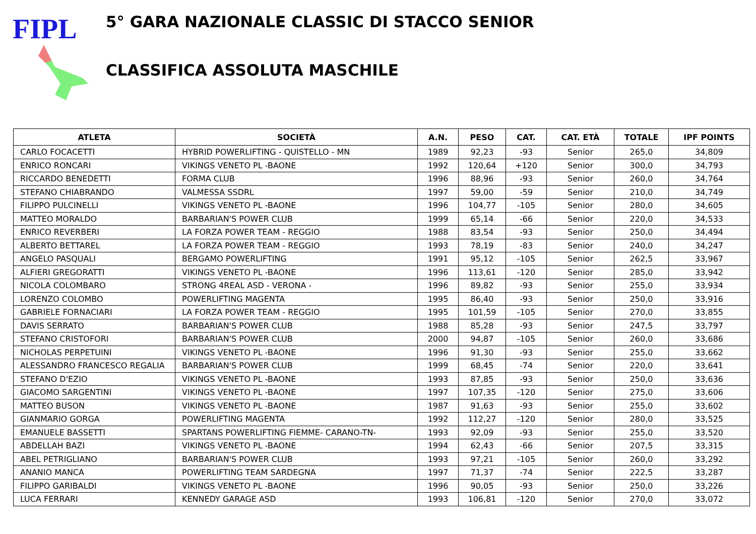FIPL
5° GARA NAZIONALE CLASSIC DI STACCO SENIOR
CLASSIFICA ASSOLUTA MASCHILE
| ATLETA | SOCIETÀ | A.N. | PESO | CAT. | CAT. ETÀ | TOTALE | IPF POINTS |
| --- | --- | --- | --- | --- | --- | --- | --- |
| CARLO FOCACETTI | HYBRID POWERLIFTING - QUISTELLO - MN | 1989 | 92,23 | -93 | Senior | 265,0 | 34,809 |
| ENRICO RONCARI | VIKINGS VENETO PL -BAONE | 1992 | 120,64 | +120 | Senior | 300,0 | 34,793 |
| RICCARDO BENEDETTI | FORMA CLUB | 1996 | 88,96 | -93 | Senior | 260,0 | 34,764 |
| STEFANO CHIABRANDO | VALMESSA SSDRL | 1997 | 59,00 | -59 | Senior | 210,0 | 34,749 |
| FILIPPO PULCINELLI | VIKINGS VENETO PL -BAONE | 1996 | 104,77 | -105 | Senior | 280,0 | 34,605 |
| MATTEO MORALDO | BARBARIAN'S POWER CLUB | 1999 | 65,14 | -66 | Senior | 220,0 | 34,533 |
| ENRICO REVERBERI | LA FORZA POWER TEAM - REGGIO | 1988 | 83,54 | -93 | Senior | 250,0 | 34,494 |
| ALBERTO BETTAREL | LA FORZA POWER TEAM - REGGIO | 1993 | 78,19 | -83 | Senior | 240,0 | 34,247 |
| ANGELO PASQUALI | BERGAMO POWERLIFTING | 1991 | 95,12 | -105 | Senior | 262,5 | 33,967 |
| ALFIERI GREGORATTI | VIKINGS VENETO PL -BAONE | 1996 | 113,61 | -120 | Senior | 285,0 | 33,942 |
| NICOLA COLOMBARO | STRONG 4REAL ASD - VERONA - | 1996 | 89,82 | -93 | Senior | 255,0 | 33,934 |
| LORENZO COLOMBO | POWERLIFTING MAGENTA | 1995 | 86,40 | -93 | Senior | 250,0 | 33,916 |
| GABRIELE FORNACIARI | LA FORZA POWER TEAM - REGGIO | 1995 | 101,59 | -105 | Senior | 270,0 | 33,855 |
| DAVIS SERRATO | BARBARIAN'S POWER CLUB | 1988 | 85,28 | -93 | Senior | 247,5 | 33,797 |
| STEFANO CRISTOFORI | BARBARIAN'S POWER CLUB | 2000 | 94,87 | -105 | Senior | 260,0 | 33,686 |
| NICHOLAS PERPETUINI | VIKINGS VENETO PL -BAONE | 1996 | 91,30 | -93 | Senior | 255,0 | 33,662 |
| ALESSANDRO FRANCESCO REGALIA | BARBARIAN'S POWER CLUB | 1999 | 68,45 | -74 | Senior | 220,0 | 33,641 |
| STEFANO D'EZIO | VIKINGS VENETO PL -BAONE | 1993 | 87,85 | -93 | Senior | 250,0 | 33,636 |
| GIACOMO SARGENTINI | VIKINGS VENETO PL -BAONE | 1997 | 107,35 | -120 | Senior | 275,0 | 33,606 |
| MATTEO BUSON | VIKINGS VENETO PL -BAONE | 1987 | 91,63 | -93 | Senior | 255,0 | 33,602 |
| GIANMARIO GORGA | POWERLIFTING MAGENTA | 1992 | 112,27 | -120 | Senior | 280,0 | 33,525 |
| EMANUELE BASSETTI | SPARTANS POWERLIFTING FIEMME- CARANO-TN- | 1993 | 92,09 | -93 | Senior | 255,0 | 33,520 |
| ABDELLAH BAZI | VIKINGS VENETO PL -BAONE | 1994 | 62,43 | -66 | Senior | 207,5 | 33,315 |
| ABEL PETRIGLIANO | BARBARIAN'S POWER CLUB | 1993 | 97,21 | -105 | Senior | 260,0 | 33,292 |
| ANANIO MANCA | POWERLIFTING TEAM SARDEGNA | 1997 | 71,37 | -74 | Senior | 222,5 | 33,287 |
| FILIPPO GARIBALDI | VIKINGS VENETO PL -BAONE | 1996 | 90,05 | -93 | Senior | 250,0 | 33,226 |
| LUCA FERRARI | KENNEDY GARAGE ASD | 1993 | 106,81 | -120 | Senior | 270,0 | 33,072 |